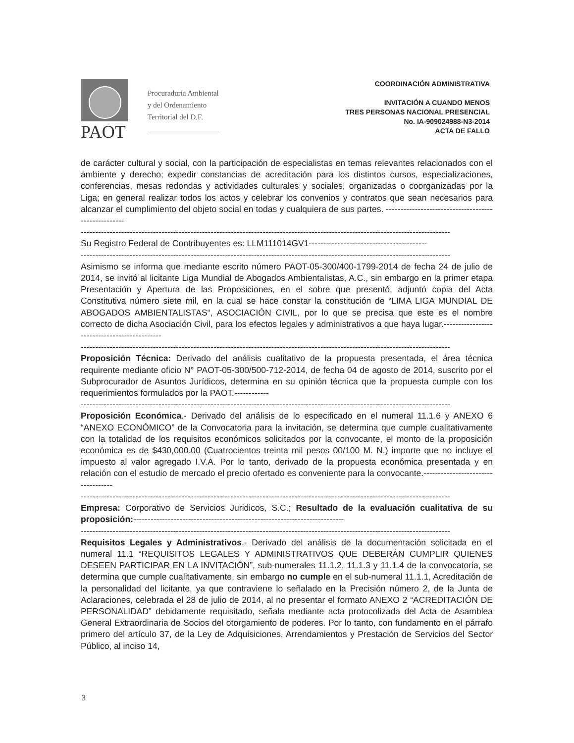PAOT
Procuraduría Ambiental
y del Ordenamiento
Territorial del D.F.
COORDINACIÓN ADMINISTRATIVA
INVITACIÓN A CUANDO MENOS
TRES PERSONAS NACIONAL PRESENCIAL
No. IA-909024988-N3-2014
ACTA DE FALLO
de carácter cultural y social, con la participación de especialistas en temas relevantes relacionados con el ambiente y derecho; expedir constancias de acreditación para los distintos cursos, especializaciones, conferencias, mesas redondas y actividades culturales y sociales, organizadas o coorganizadas por la Liga; en general realizar todos los actos y celebrar los convenios y contratos que sean necesarios para alcanzar el cumplimiento del objeto social en todas y cualquiera de sus partes. ----------------------------------------------------
--------------------------------------------------------------------------------------------------------------------------------
Su Registro Federal de Contribuyentes es: LLM111014GV1-----------------------------------------
--------------------------------------------------------------------------------------------------------------------------------
Asimismo se informa que mediante escrito número PAOT-05-300/400-1799-2014 de fecha 24 de julio de 2014, se invitó al licitante Liga Mundial de Abogados Ambientalistas, A.C., sin embargo en la primer etapa Presentación y Apertura de las Proposiciones, en el sobre que presentó, adjuntó copia del Acta Constitutiva número siete mil, en la cual se hace constar la constitución de “LIMA LIGA MUNDIAL DE ABOGADOS AMBIENTALISTAS“, ASOCIACIÓN CIVIL, por lo que se precisa que este es el nombre correcto de dicha Asociación Civil, para los efectos legales y administrativos a que haya lugar.---------------------------------------------
--------------------------------------------------------------------------------------------------------------------------------
Proposición Técnica: Derivado del análisis cualitativo de la propuesta presentada, el área técnica requirente mediante oficio N° PAOT-05-300/500-712-2014, de fecha 04 de agosto de 2014, suscrito por el Subprocurador de Asuntos Jurídicos, determina en su opinión técnica que la propuesta cumple con los requerimientos formulados por la PAOT.------------
--------------------------------------------------------------------------------------------------------------------------------
Proposición Económica.- Derivado del análisis de lo especificado en el numeral 11.1.6 y ANEXO 6 “ANEXO ECONÓMICO” de la Convocatoria para la invitación, se determina que cumple cualitativamente con la totalidad de los requisitos económicos solicitados por la convocante, el monto de la proposición económica es de $430,000.00 (Cuatrocientos treinta mil pesos 00/100 M. N.) importe que no incluye el impuesto al valor agregado I.V.A. Por lo tanto, derivado de la propuesta económica presentada y en relación con el estudio de mercado el precio ofertado es conveniente para la convocante.-----------------------------------
--------------------------------------------------------------------------------------------------------------------------------
Empresa: Corporativo de Servicios Juridicos, S.C.; Resultado de la evaluación cualitativa de su proposición:-------------------------------------------------------------------------
--------------------------------------------------------------------------------------------------------------------------------
Requisitos Legales y Administrativos.- Derivado del análisis de la documentación solicitada en el numeral 11.1 “REQUISITOS LEGALES Y ADMINISTRATIVOS QUE DEBERÁN CUMPLIR QUIENES DESEEN PARTICIPAR EN LA INVITACIÓN”, sub-numerales 11.1.2, 11.1.3 y 11.1.4 de la convocatoria, se determina que cumple cualitativamente, sin embargo no cumple en el sub-numeral 11.1.1, Acreditación de la personalidad del licitante, ya que contraviene lo señalado en la Precisión número 2, de la Junta de Aclaraciones, celebrada el 28 de julio de 2014, al no presentar el formato ANEXO 2 “ACREDITACIÓN DE PERSONALIDAD” debidamente requisitado, señala mediante acta protocolizada del Acta de Asamblea General Extraordinaria de Socios del otorgamiento de poderes. Por lo tanto, con fundamento en el párrafo primero del artículo 37, de la Ley de Adquisiciones, Arrendamientos y Prestación de Servicios del Sector Público, al inciso 14,
3